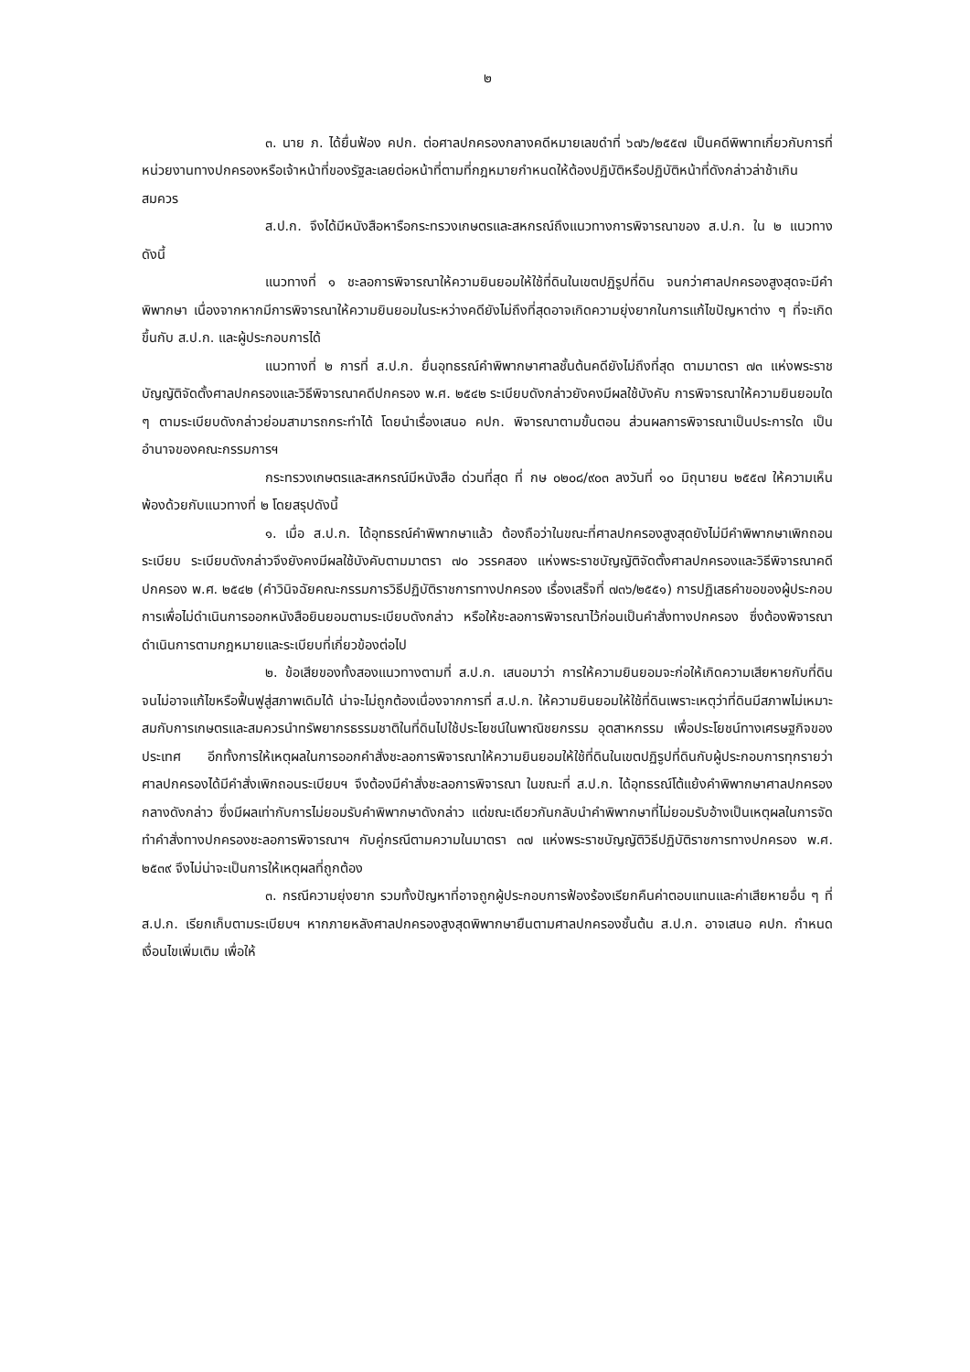๒
๓. นาย ภ. ได้ยื่นฟ้อง คปก. ต่อศาลปกครองกลางคดีหมายเลขดำที่ ๖๗๖/๒๕๕๗ เป็นคดีพิพาทเกี่ยวกับการที่หน่วยงานทางปกครองหรือเจ้าหน้าที่ของรัฐละเลยต่อหน้าที่ตามที่กฎหมายกำหนดให้ต้องปฏิบัติหรือปฏิบัติหน้าที่ดังกล่าวล่าช้าเกินสมควร
ส.ป.ก. จึงได้มีหนังสือหารือกระทรวงเกษตรและสหกรณ์ถึงแนวทางการพิจารณาของ ส.ป.ก. ใน ๒ แนวทาง ดังนี้
แนวทางที่ ๑ ชะลอการพิจารณาให้ความยินยอมให้ใช้ที่ดินในเขตปฏิรูปที่ดิน จนกว่าศาลปกครองสูงสุดจะมีคำพิพากษา เนื่องจากหากมีการพิจารณาให้ความยินยอมในระหว่างคดียังไม่ถึงที่สุดอาจเกิดความยุ่งยากในการแก้ไขปัญหาต่าง ๆ ที่จะเกิดขึ้นกับ ส.ป.ก. และผู้ประกอบการได้
แนวทางที่ ๒ การที่ ส.ป.ก. ยื่นอุทธรณ์คำพิพากษาศาลชั้นต้นคดียังไม่ถึงที่สุด ตามมาตรา ๗๓ แห่งพระราชบัญญัติจัดตั้งศาลปกครองและวิธีพิจารณาคดีปกครอง พ.ศ. ๒๕๔๒ ระเบียบดังกล่าวยังคงมีผลใช้บังคับ การพิจารณาให้ความยินยอมใด ๆ ตามระเบียบดังกล่าวย่อมสามารถกระทำได้ โดยนำเรื่องเสนอ คปก. พิจารณาตามขั้นตอน ส่วนผลการพิจารณาเป็นประการใด เป็นอำนาจของคณะกรรมการฯ
กระทรวงเกษตรและสหกรณ์มีหนังสือ ด่วนที่สุด ที่ กษ ๐๒๐๘/๙๐๓ ลงวันที่ ๑๐ มิถุนายน ๒๕๕๗ ให้ความเห็นพ้องด้วยกับแนวทางที่ ๒ โดยสรุปดังนี้
๑. เมื่อ ส.ป.ก. ได้อุทธรณ์คำพิพากษาแล้ว ต้องถือว่าในขณะที่ศาลปกครองสูงสุดยังไม่มีคำพิพากษาเพิกถอนระเบียบ ระเบียบดังกล่าวจึงยังคงมีผลใช้บังคับตามมาตรา ๗๐ วรรคสอง แห่งพระราชบัญญัติจัดตั้งศาลปกครองและวิธีพิจารณาคดีปกครอง พ.ศ. ๒๕๔๒ (คำวินิจฉัยคณะกรรมการวิธีปฏิบัติราชการทางปกครอง เรื่องเสร็จที่ ๗๓๖/๒๕๕๑) การปฏิเสธคำขอของผู้ประกอบการเพื่อไม่ดำเนินการออกหนังสือยินยอมตามระเบียบดังกล่าว หรือให้ชะลอการพิจารณาไว้ก่อนเป็นคำสั่งทางปกครอง ซึ่งต้องพิจารณาดำเนินการตามกฎหมายและระเบียบที่เกี่ยวข้องต่อไป
๒. ข้อเสียของทั้งสองแนวทางตามที่ ส.ป.ก. เสนอมาว่า การให้ความยินยอมจะก่อให้เกิดความเสียหายกับที่ดินจนไม่อาจแก้ไขหรือฟื้นฟูสู่สภาพเดิมได้ น่าจะไม่ถูกต้องเนื่องจากการที่ ส.ป.ก. ให้ความยินยอมให้ใช้ที่ดินเพราะเหตุว่าที่ดินมีสภาพไม่เหมาะสมกับการเกษตรและสมควรนำทรัพยากรธรรมชาติในที่ดินไปใช้ประโยชน์ในพาณิชยกรรม อุตสาหกรรม เพื่อประโยชน์ทางเศรษฐกิจของประเทศ อีกทั้งการให้เหตุผลในการออกคำสั่งชะลอการพิจารณาให้ความยินยอมให้ใช้ที่ดินในเขตปฏิรูปที่ดินกับผู้ประกอบการทุกรายว่า ศาลปกครองได้มีคำสั่งเพิกถอนระเบียบฯ จึงต้องมีคำสั่งชะลอการพิจารณา ในขณะที่ ส.ป.ก. ได้อุทธรณ์โต้แย้งคำพิพากษาศาลปกครองกลางดังกล่าว ซึ่งมีผลเท่ากับการไม่ยอมรับคำพิพากษาดังกล่าว แต่ขณะเดียวกันกลับนำคำพิพากษาที่ไม่ยอมรับอ้างเป็นเหตุผลในการจัดทำคำสั่งทางปกครองชะลอการพิจารณาฯ กับคู่กรณีตามความในมาตรา ๓๗ แห่งพระราชบัญญัติวิธีปฏิบัติราชการทางปกครอง พ.ศ. ๒๕๓๙ จึงไม่น่าจะเป็นการให้เหตุผลที่ถูกต้อง
๓. กรณีความยุ่งยาก รวมทั้งปัญหาที่อาจถูกผู้ประกอบการฟ้องร้องเรียกคืนค่าตอบแทนและค่าเสียหายอื่น ๆ ที่ ส.ป.ก. เรียกเก็บตามระเบียบฯ หากภายหลังศาลปกครองสูงสุดพิพากษายืนตามศาลปกครองชั้นต้น ส.ป.ก. อาจเสนอ คปก. กำหนดเงื่อนไขเพิ่มเติม เพื่อให้